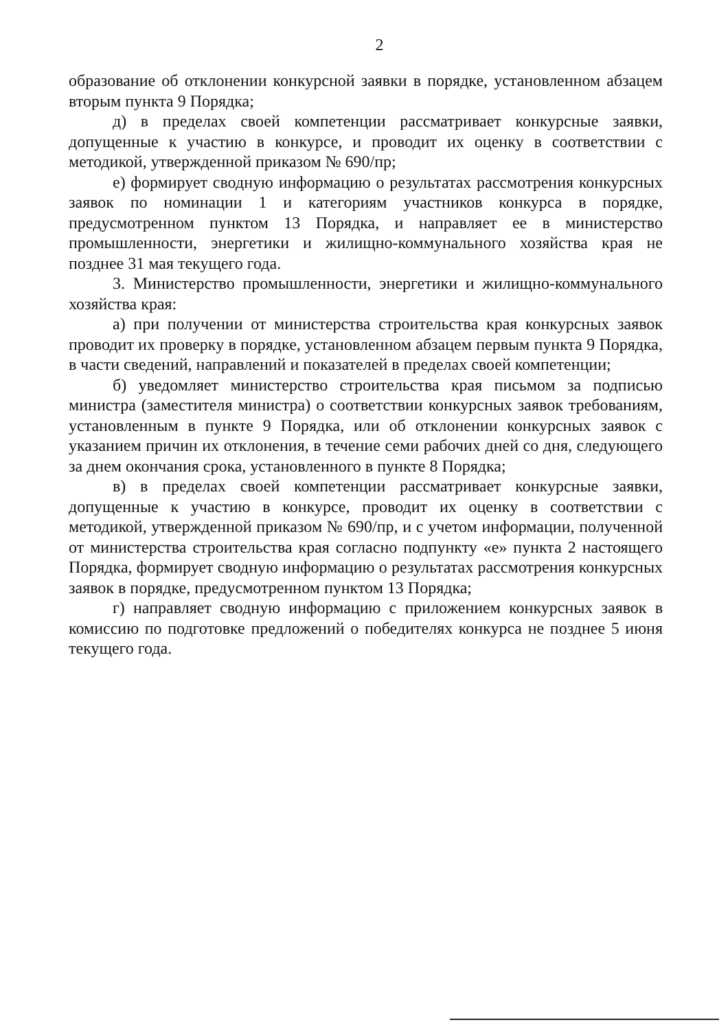2
образование об отклонении конкурсной заявки в порядке, установленном абзацем вторым пункта 9 Порядка;
д) в пределах своей компетенции рассматривает конкурсные заявки, допущенные к участию в конкурсе, и проводит их оценку в соответствии с методикой, утвержденной приказом № 690/пр;
е) формирует сводную информацию о результатах рассмотрения конкурсных заявок по номинации 1 и категориям участников конкурса в порядке, предусмотренном пунктом 13 Порядка, и направляет ее в министерство промышленности, энергетики и жилищно-коммунального хозяйства края не позднее 31 мая текущего года.
3. Министерство промышленности, энергетики и жилищно-коммунального хозяйства края:
а) при получении от министерства строительства края конкурсных заявок проводит их проверку в порядке, установленном абзацем первым пункта 9 Порядка, в части сведений, направлений и показателей в пределах своей компетенции;
б) уведомляет министерство строительства края письмом за подписью министра (заместителя министра) о соответствии конкурсных заявок требованиям, установленным в пункте 9 Порядка, или об отклонении конкурсных заявок с указанием причин их отклонения, в течение семи рабочих дней со дня, следующего за днем окончания срока, установленного в пункте 8 Порядка;
в) в пределах своей компетенции рассматривает конкурсные заявки, допущенные к участию в конкурсе, проводит их оценку в соответствии с методикой, утвержденной приказом № 690/пр, и с учетом информации, полученной от министерства строительства края согласно подпункту «е» пункта 2 настоящего Порядка, формирует сводную информацию о результатах рассмотрения конкурсных заявок в порядке, предусмотренном пунктом 13 Порядка;
г) направляет сводную информацию с приложением конкурсных заявок в комиссию по подготовке предложений о победителях конкурса не позднее 5 июня текущего года.